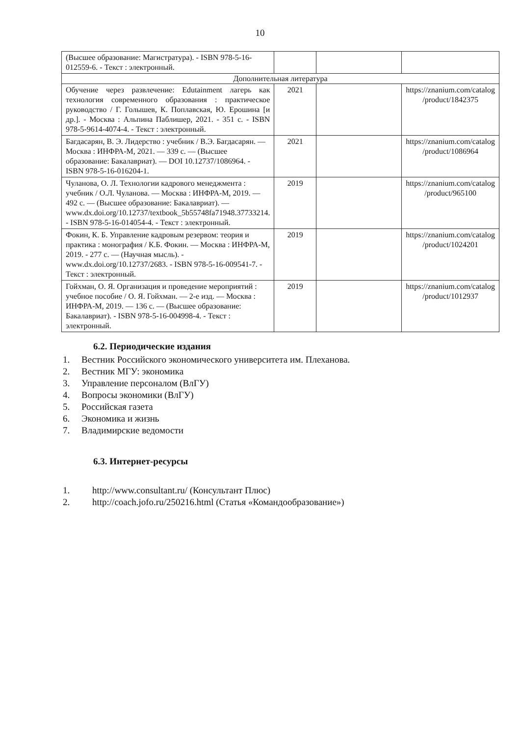10
| (Высшее образование: Магистратура). - ISBN 978-5-16-012559-6. - Текст : электронный. | | | |
| Дополнительная литература | | | |
| Обучение через развлечение: Edutainment лагерь как технология современного образования : практическое руководство / Г. Голышев, К. Поплавская, Ю. Ерошина [и др.]. - Москва : Альпина Паблишер, 2021. - 351 с. - ISBN 978-5-9614-4074-4. - Текст : электронный. | 2021 | | https://znanium.com/catalog /product/1842375 |
| Багдасарян, В. Э. Лидерство : учебник / В.Э. Багдасарян. — Москва : ИНФРА-М, 2021. — 339 с. — (Высшее образование: Бакалавриат). — DOI 10.12737/1086964. - ISBN 978-5-16-016204-1. | 2021 | | https://znanium.com/catalog /product/1086964 |
| Чуланова, О. Л. Технологии кадрового менеджмента : учебник / О.Л. Чуланова. — Москва : ИНФРА-М, 2019. — 492 с. — (Высшее образование: Бакалавриат). — www.dx.doi.org/10.12737/textbook_5b55748fa71948.37733214. - ISBN 978-5-16-014054-4. - Текст : электронный. | 2019 | | https://znanium.com/catalog /product/965100 |
| Фокин, К. Б. Управление кадровым резервом: теория и практика : монография / К.Б. Фокин. — Москва : ИНФРА-М, 2019. - 277 с. — (Научная мысль). - www.dx.doi.org/10.12737/2683. - ISBN 978-5-16-009541-7. - Текст : электронный. | 2019 | | https://znanium.com/catalog /product/1024201 |
| Гойхман, О. Я. Организация и проведение мероприятий : учебное пособие / О. Я. Гойхман. — 2-е изд. — Москва : ИНФРА-М, 2019. — 136 с. — (Высшее образование: Бакалавриат). - ISBN 978-5-16-004998-4. - Текст : электронный. | 2019 | | https://znanium.com/catalog /product/1012937 |
6.2. Периодические издания
1. Вестник Российского экономического университета им. Плеханова.
2. Вестник МГУ: экономика
3. Управление персоналом (ВлГУ)
4. Вопросы экономики (ВлГУ)
5. Российская газета
6. Экономика и жизнь
7. Владимирские ведомости
6.3. Интернет-ресурсы
1. http://www.consultant.ru/ (Консультант Плюс)
2. http://coach.jofo.ru/250216.html (Статья «Командообразование»)